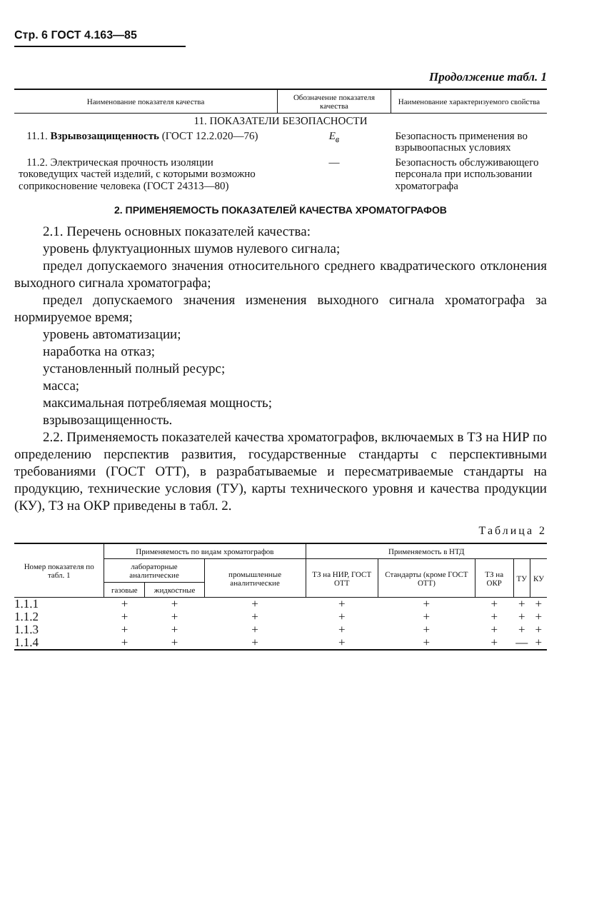Стр. 6 ГОСТ 4.163—85
Продолжение табл. 1
| Наименование показателя качества | Обозначение показателя качества | Наименование характеризуемого свойства |
| --- | --- | --- |
| 11. ПОКАЗАТЕЛИ БЕЗОПАСНОСТИ | | |
| 11.1. Взрывозащищенность (ГОСТ 12.2.020—76) | E<sub>в</sub> | Безопасность применения во взрывоопасных условиях |
| 11.2. Электрическая прочность изоляции токоведущих частей изделий, с которыми возможно соприкосновение человека (ГОСТ 24313—80) | — | Безопасность обслуживающего персонала при использовании хроматографа |
2. ПРИМЕНЯЕМОСТЬ ПОКАЗАТЕЛЕЙ КАЧЕСТВА ХРОМАТОГРАФОВ
2.1. Перечень основных показателей качества:
уровень флуктуационных шумов нулевого сигнала;
предел допускаемого значения относительного среднего квадратического отклонения выходного сигнала хроматографа;
предел допускаемого значения изменения выходного сигнала хроматографа за нормируемое время;
уровень автоматизации;
наработка на отказ;
установленный полный ресурс;
масса;
максимальная потребляемая мощность;
взрывозащищенность.
2.2. Применяемость показателей качества хроматографов, включаемых в ТЗ на НИР по определению перспектив развития, государственные стандарты с перспективными требованиями (ГОСТ ОТТ), в разрабатываемые и пересматриваемые стандарты на продукцию, технические условия (ТУ), карты технического уровня и качества продукции (КУ), ТЗ на ОКР приведены в табл. 2.
Таблица 2
| Номер показателя по табл. 1 | Применяемость по видам хроматографов | | | Применяемость в НТД | | | | |
| --- | --- | --- | --- | --- | --- | --- | --- | --- |
| | лабораторные аналитические | | промышленные аналитические | ТЗ на НИР, ГОСТ ОТТ | Стандарты (кроме ГОСТ ОТТ) | ТЗ на ОКР | ТУ | КУ |
| | газовые | жидкостные | | | | | | |
| 1.1.1 | + | + | + | + | + | + | + | + |
| 1.1.2 | + | + | + | + | + | + | + | + |
| 1.1.3 | + | + | + | + | + | + | + | + |
| 1.1.4 | + | + | + | + | + | + | — | + |